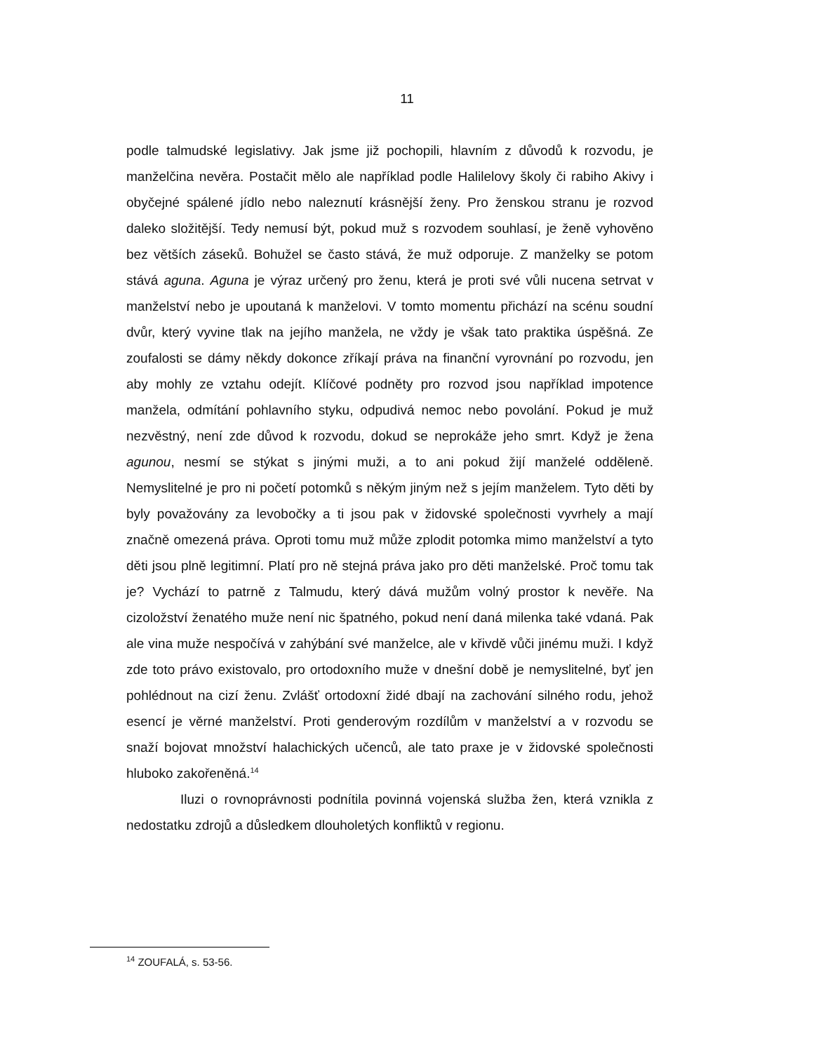11
podle talmudské legislativy. Jak jsme již pochopili, hlavním z důvodů k rozvodu, je manželčina nevěra. Postačit mělo ale například podle Halilelovy školy či rabiho Akivy i obyčejné spálené jídlo nebo naleznutí krásnější ženy. Pro ženskou stranu je rozvod daleko složitější. Tedy nemusí být, pokud muž s rozvodem souhlasí, je ženě vyhověno bez větších záseků. Bohužel se často stává, že muž odporuje. Z manželky se potom stává aguna. Aguna je výraz určený pro ženu, která je proti své vůli nucena setrvat v manželství nebo je upoutaná k manželovi. V tomto momentu přichází na scénu soudní dvůr, který vyvine tlak na jejího manžela, ne vždy je však tato praktika úspěšná. Ze zoufalosti se dámy někdy dokonce zříkají práva na finanční vyrovnání po rozvodu, jen aby mohly ze vztahu odejít. Klíčové podněty pro rozvod jsou například impotence manžela, odmítání pohlavního styku, odpudivá nemoc nebo povolání. Pokud je muž nezvěstný, není zde důvod k rozvodu, dokud se neprokáže jeho smrt. Když je žena agunou, nesmí se stýkat s jinými muži, a to ani pokud žijí manželé odděleně. Nemyslitelné je pro ni početí potomků s někým jiným než s jejím manželem. Tyto děti by byly považovány za levobočky a ti jsou pak v židovské společnosti vyvrhely a mají značně omezená práva. Oproti tomu muž může zplodit potomka mimo manželství a tyto děti jsou plně legitimní. Platí pro ně stejná práva jako pro děti manželské. Proč tomu tak je? Vychází to patrně z Talmudu, který dává mužům volný prostor k nevěře. Na cizoložství ženatého muže není nic špatného, pokud není daná milenka také vdaná. Pak ale vina muže nespočívá v zahýbání své manželce, ale v křivdě vůči jinému muži. I když zde toto právo existovalo, pro ortodoxního muže v dnešní době je nemyslitelné, byť jen pohlédnout na cizí ženu. Zvlášť ortodoxní židé dbají na zachování silného rodu, jehož esencí je věrné manželství. Proti genderovým rozdílům v manželství a v rozvodu se snaží bojovat množství halachických učenců, ale tato praxe je v židovské společnosti hluboko zakořeněná.<sup>14</sup>
Iluzi o rovnoprávnosti podnítila povinná vojenská služba žen, která vznikla z nedostatku zdrojů a důsledkem dlouholetých konfliktů v regionu.
<sup>14</sup> ZOUFALÁ, s. 53-56.